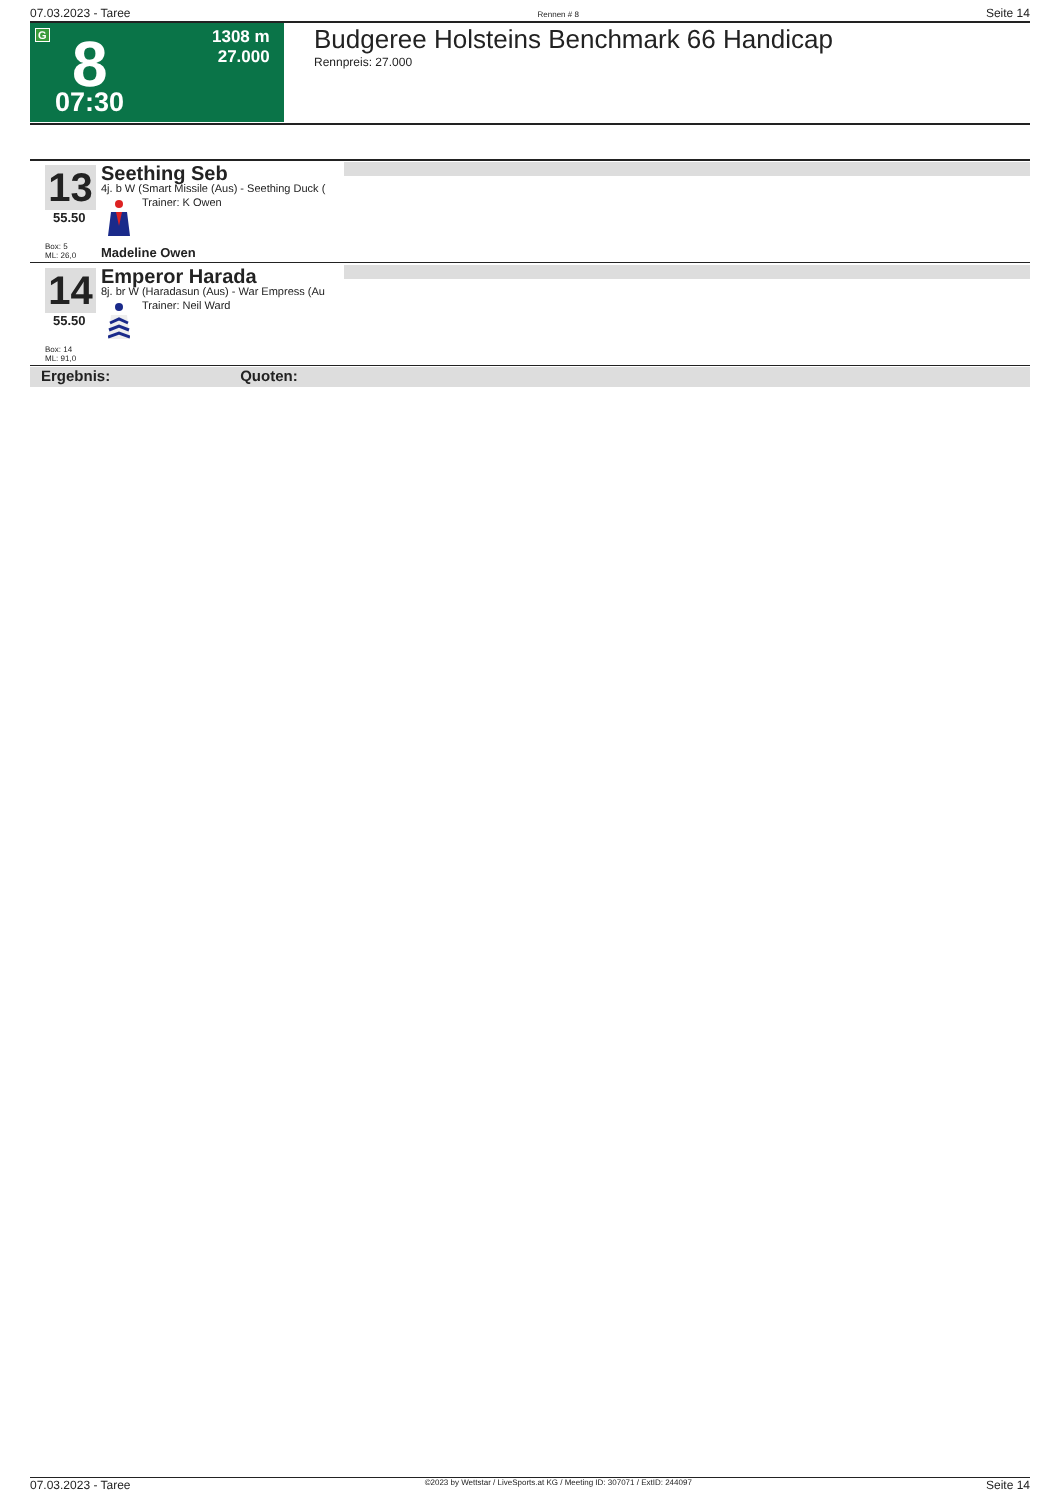07.03.2023 - Taree Rennen # 8 Seite 14
G 8 1308 m
27.000
07:30
Budgeree Holsteins Benchmark 66 Handicap
Rennpreis: 27.000
13
55.50
Box: 5
ML: 26,0
Seething Seb
4j. b W (Smart Missile (Aus) - Seething Duck (
Trainer: K Owen
Madeline Owen
14
55.50
Box: 14
ML: 91,0
Emperor Harada
8j. br W (Haradasun (Aus) - War Empress (Au
Trainer: Neil Ward
Ergebnis: Quoten:
07.03.2023 - Taree ©2023 by Wettstar / LiveSports.at KG / Meeting ID: 307071 / ExtID: 244097 Seite 14